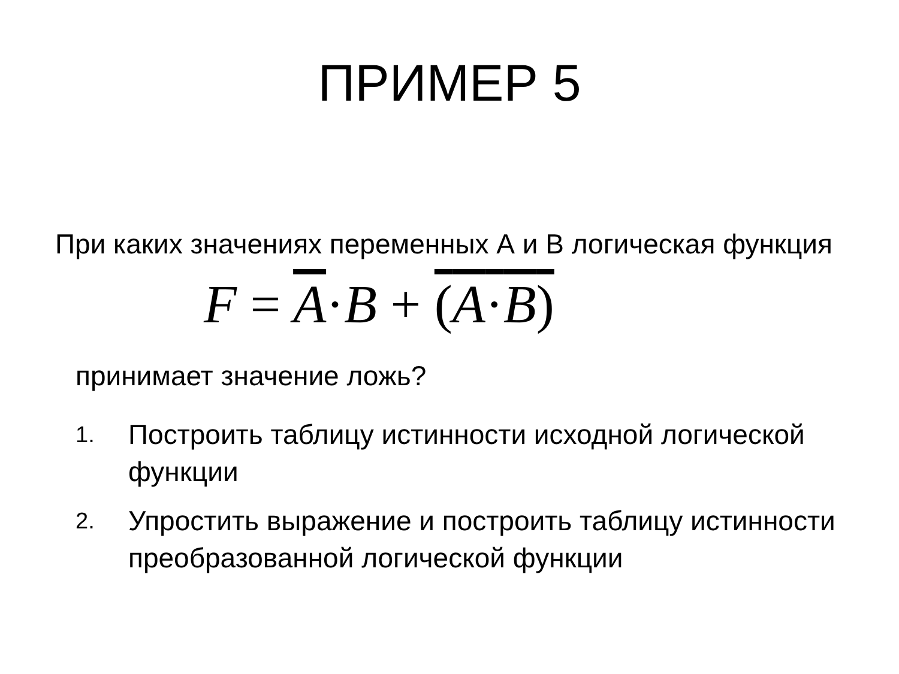ПРИМЕР 5
При каких значениях переменных А и В логическая функция
F = A·B + (A·B)
принимает значение ложь?
1. Построить таблицу истинности исходной логической функции
2. Упростить выражение и построить таблицу истинности преобразованной логической функции